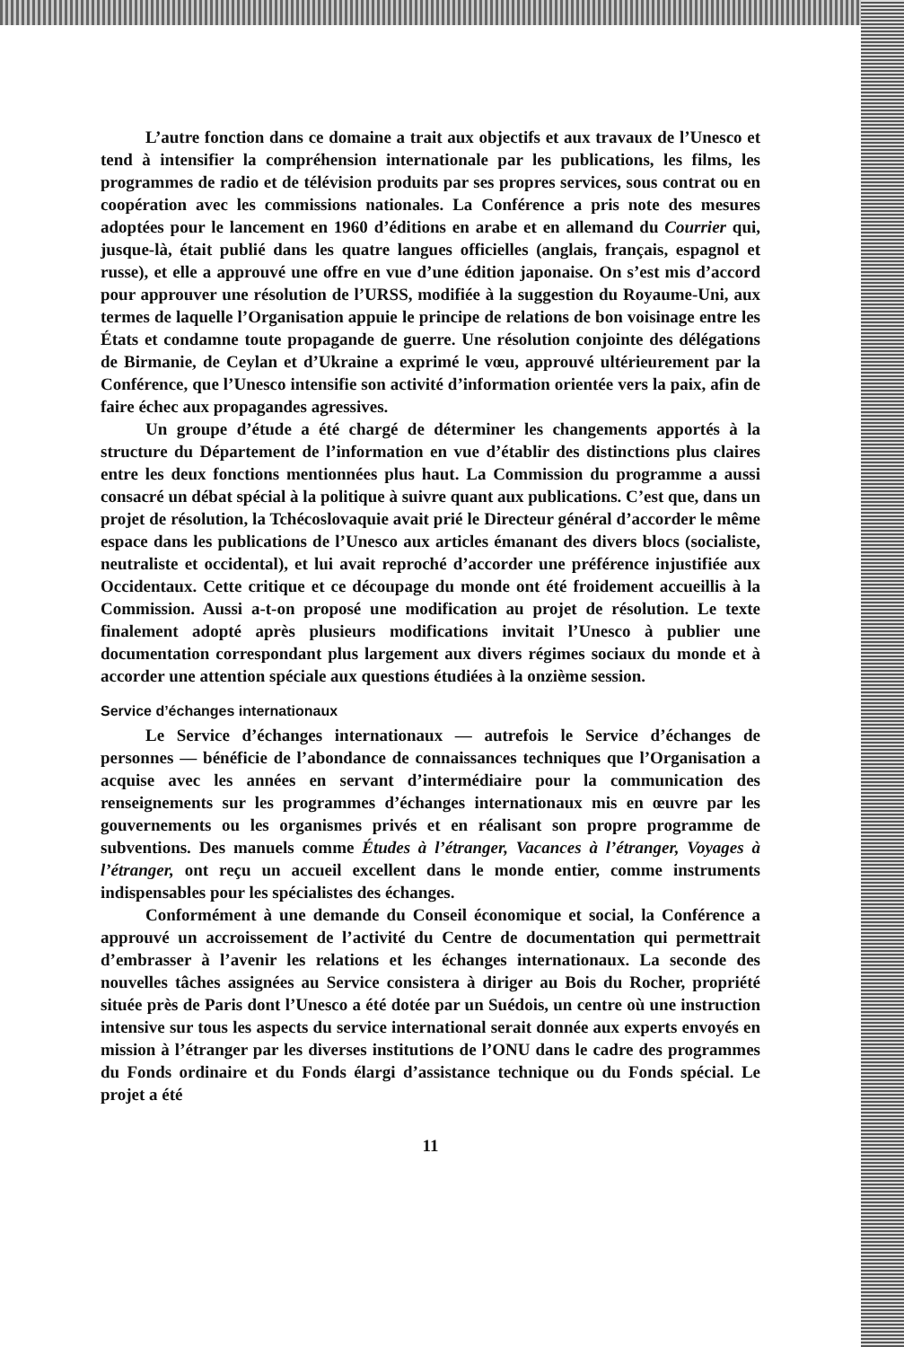L’autre fonction dans ce domaine a trait aux objectifs et aux travaux de l’Unesco et tend à intensifier la compréhension internationale par les publications, les films, les programmes de radio et de télévision produits par ses propres services, sous contrat ou en coopération avec les commissions nationales. La Conférence a pris note des mesures adoptées pour le lancement en 1960 d’éditions en arabe et en allemand du Courrier qui, jusque-là, était publié dans les quatre langues officielles (anglais, français, espagnol et russe), et elle a approuvé une offre en vue d’une édition japonaise. On s’est mis d’accord pour approuver une résolution de l’URSS, modifiée à la suggestion du Royaume-Uni, aux termes de laquelle l’Organisation appuie le principe de relations de bon voisinage entre les États et condamne toute propagande de guerre. Une résolution conjointe des délégations de Birmanie, de Ceylan et d’Ukraine a exprimé le vœu, approuvé ultérieurement par la Conférence, que l’Unesco intensifie son activité d’information orientée vers la paix, afin de faire échec aux propagandes agressives.
Un groupe d’étude a été chargé de déterminer les changements apportés à la structure du Département de l’information en vue d’établir des distinctions plus claires entre les deux fonctions mentionnées plus haut. La Commission du programme a aussi consacré un débat spécial à la politique à suivre quant aux publications. C’est que, dans un projet de résolution, la Tchécoslovaquie avait prié le Directeur général d’accorder le même espace dans les publications de l’Unesco aux articles émanant des divers blocs (socialiste, neutraliste et occidental), et lui avait reproché d’accorder une préférence injustifiée aux Occidentaux. Cette critique et ce découpage du monde ont été froidement accueillis à la Commission. Aussi a-t-on proposé une modification au projet de résolution. Le texte finalement adopté après plusieurs modifications invitait l’Unesco à publier une documentation correspondant plus largement aux divers régimes sociaux du monde et à accorder une attention spéciale aux questions étudiées à la onzième session.
Service d’échanges internationaux
Le Service d’échanges internationaux — autrefois le Service d’échanges de personnes — bénéficie de l’abondance de connaissances techniques que l’Organisation a acquise avec les années en servant d’intermédiaire pour la communication des renseignements sur les programmes d’échanges internationaux mis en œuvre par les gouvernements ou les organismes privés et en réalisant son propre programme de subventions. Des manuels comme Études à l’étranger, Vacances à l’étranger, Voyages à l’étranger, ont reçu un accueil excellent dans le monde entier, comme instruments indispensables pour les spécialistes des échanges.
Conformément à une demande du Conseil économique et social, la Conférence a approuvé un accroissement de l’activité du Centre de documentation qui permettrait d’embrasser à l’avenir les relations et les échanges internationaux. La seconde des nouvelles tâches assignées au Service consistera à diriger au Bois du Rocher, propriété située près de Paris dont l’Unesco a été dotée par un Suédois, un centre où une instruction intensive sur tous les aspects du service international serait donnée aux experts envoyés en mission à l’étranger par les diverses institutions de l’ONU dans le cadre des programmes du Fonds ordinaire et du Fonds élargi d’assistance technique ou du Fonds spécial. Le projet a été
11